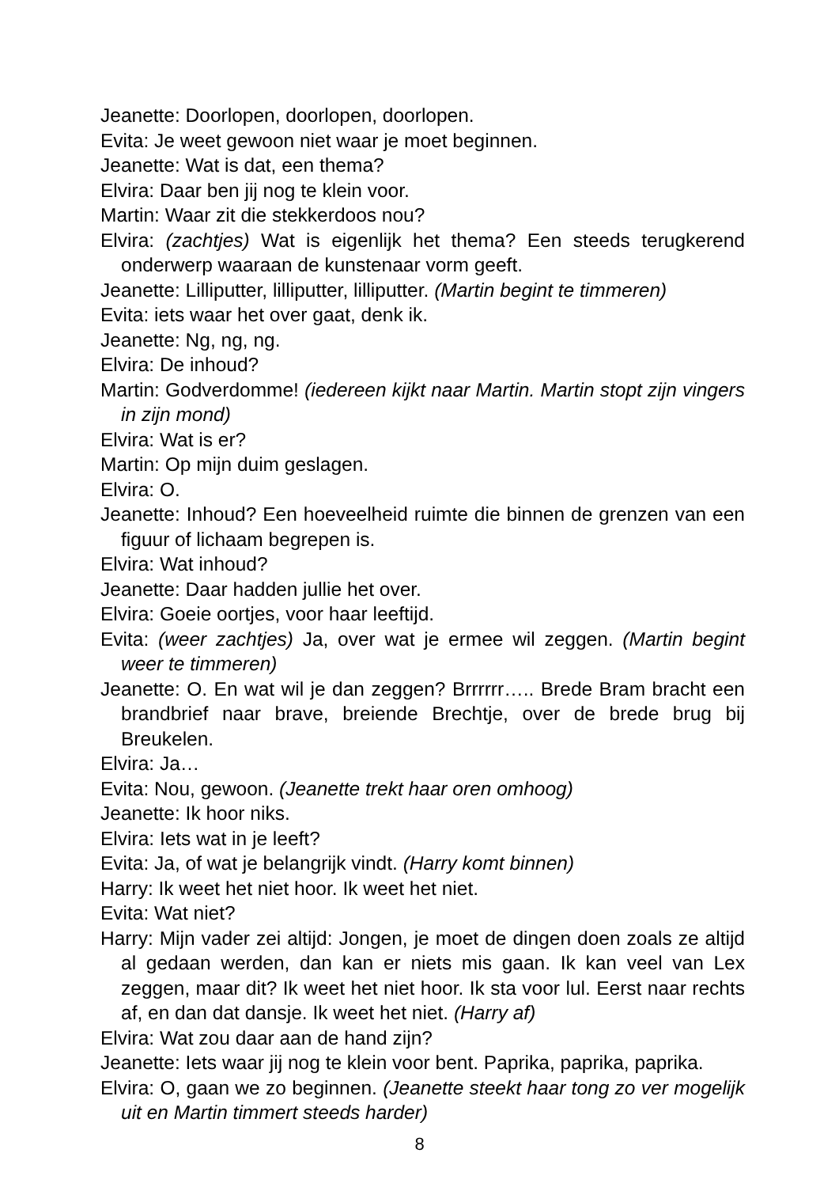Jeanette: Doorlopen, doorlopen, doorlopen.
Evita: Je weet gewoon niet waar je moet beginnen.
Jeanette: Wat is dat, een thema?
Elvira: Daar ben jij nog te klein voor.
Martin: Waar zit die stekkerdoos nou?
Elvira: (zachtjes) Wat is eigenlijk het thema? Een steeds terugkerend onderwerp waaraan de kunstenaar vorm geeft.
Jeanette: Lilliputter, lilliputter, lilliputter. (Martin begint te timmeren)
Evita: iets waar het over gaat, denk ik.
Jeanette: Ng, ng, ng.
Elvira: De inhoud?
Martin: Godverdomme! (iedereen kijkt naar Martin. Martin stopt zijn vingers in zijn mond)
Elvira: Wat is er?
Martin: Op mijn duim geslagen.
Elvira: O.
Jeanette: Inhoud? Een hoeveelheid ruimte die binnen de grenzen van een figuur of lichaam begrepen is.
Elvira: Wat inhoud?
Jeanette: Daar hadden jullie het over.
Elvira: Goeie oortjes, voor haar leeftijd.
Evita: (weer zachtjes) Ja, over wat je ermee wil zeggen. (Martin begint weer te timmeren)
Jeanette: O. En wat wil je dan zeggen? Brrrrrr….. Brede Bram bracht een brandbrief naar brave, breiende Brechtje, over de brede brug bij Breukelen.
Elvira: Ja…
Evita: Nou, gewoon. (Jeanette trekt haar oren omhoog)
Jeanette: Ik hoor niks.
Elvira: Iets wat in je leeft?
Evita: Ja, of wat je belangrijk vindt. (Harry komt binnen)
Harry: Ik weet het niet hoor. Ik weet het niet.
Evita: Wat niet?
Harry: Mijn vader zei altijd: Jongen, je moet de dingen doen zoals ze altijd al gedaan werden, dan kan er niets mis gaan. Ik kan veel van Lex zeggen, maar dit? Ik weet het niet hoor. Ik sta voor lul. Eerst naar rechts af, en dan dat dansje. Ik weet het niet. (Harry af)
Elvira: Wat zou daar aan de hand zijn?
Jeanette: Iets waar jij nog te klein voor bent. Paprika, paprika, paprika.
Elvira: O, gaan we zo beginnen. (Jeanette steekt haar tong zo ver mogelijk uit en Martin timmert steeds harder)
8